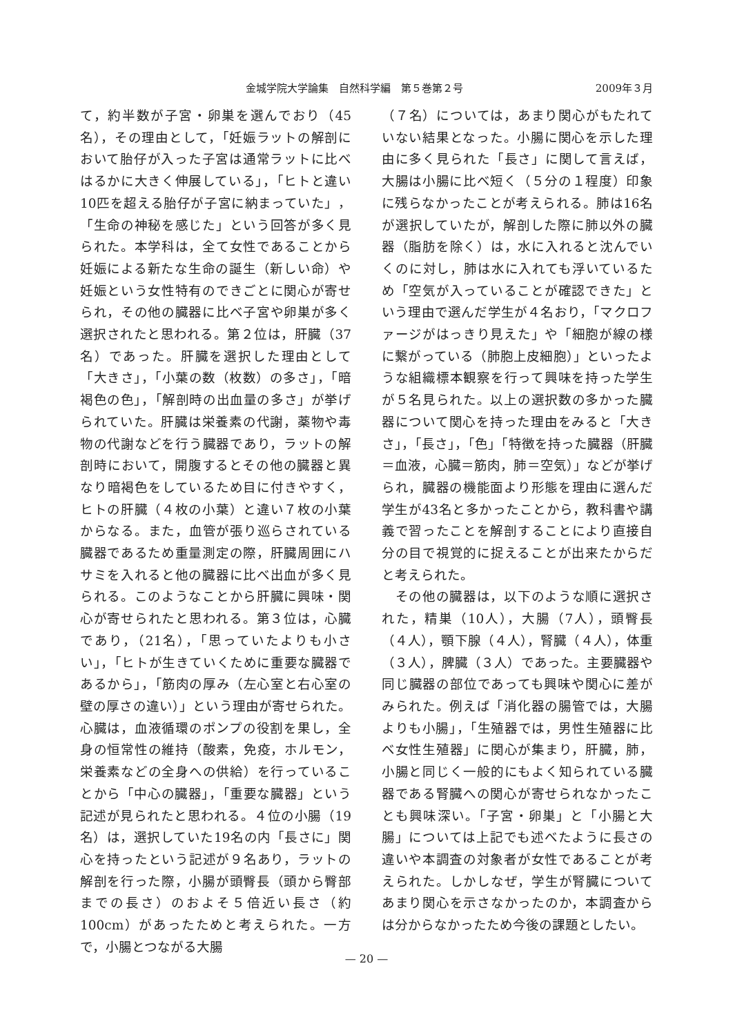金城学院大学論集　自然科学編　第５巻第２号 2009年３月
て，約半数が子宮・卵巣を選んでおり（45名），その理由として，「妊娠ラットの解剖において胎仔が入った子宮は通常ラットに比べはるかに大きく伸展している」，「ヒトと違い10匹を超える胎仔が子宮に納まっていた」，「生命の神秘を感じた」という回答が多く見られた。本学科は，全て女性であることから妊娠による新たな生命の誕生（新しい命）や妊娠という女性特有のできごとに関心が寄せられ，その他の臓器に比べ子宮や卵巣が多く選択されたと思われる。第２位は，肝臓（37名）であった。肝臓を選択した理由として「大きさ」，「小葉の数（枚数）の多さ」，「暗褐色の色」，「解剖時の出血量の多さ」が挙げられていた。肝臓は栄養素の代謝，薬物や毒物の代謝などを行う臓器であり，ラットの解剖時において，開腹するとその他の臓器と異なり暗褐色をしているため目に付きやすく，ヒトの肝臓（４枚の小葉）と違い７枚の小葉からなる。また，血管が張り巡らされている臓器であるため重量測定の際，肝臓周囲にハサミを入れると他の臓器に比べ出血が多く見られる。このようなことから肝臓に興味・関心が寄せられたと思われる。第３位は，心臓であり，（21名），「思っていたよりも小さい」，「ヒトが生きていくために重要な臓器であるから」，「筋肉の厚み（左心室と右心室の壁の厚さの違い）」という理由が寄せられた。心臓は，血液循環のポンプの役割を果し，全身の恒常性の維持（酸素，免疫，ホルモン，栄養素などの全身への供給）を行っていることから「中心の臓器」，「重要な臓器」という記述が見られたと思われる。４位の小腸（19名）は，選択していた19名の内「長さに」関心を持ったという記述が９名あり，ラットの解剖を行った際，小腸が頭臀長（頭から臀部までの長さ）のおよそ５倍近い長さ（約100cm）があったためと考えられた。一方で，小腸とつながる大腸
（７名）については，あまり関心がもたれていない結果となった。小腸に関心を示した理由に多く見られた「長さ」に関して言えば，大腸は小腸に比べ短く（５分の１程度）印象に残らなかったことが考えられる。肺は16名が選択していたが，解剖した際に肺以外の臓器（脂肪を除く）は，水に入れると沈んでいくのに対し，肺は水に入れても浮いているため「空気が入っていることが確認できた」という理由で選んだ学生が４名おり，「マクロファージがはっきり見えた」や「細胞が線の様に繋がっている（肺胞上皮細胞）」といったような組織標本観察を行って興味を持った学生が５名見られた。以上の選択数の多かった臓器について関心を持った理由をみると「大きさ」，「長さ」，「色」「特徴を持った臓器（肝臓＝血液，心臓＝筋肉，肺＝空気）」などが挙げられ，臓器の機能面より形態を理由に選んだ学生が43名と多かったことから，教科書や講義で習ったことを解剖することにより直接自分の目で視覚的に捉えることが出来たからだと考えられた。
　その他の臓器は，以下のような順に選択された，精巣（10人），大腸（7人），頭臀長（４人），顎下腺（４人），腎臓（４人），体重（３人），脾臓（３人）であった。主要臓器や同じ臓器の部位であっても興味や関心に差がみられた。例えば「消化器の腸管では，大腸よりも小腸」，「生殖器では，男性生殖器に比べ女性生殖器」に関心が集まり，肝臓，肺，小腸と同じく一般的にもよく知られている臓器である腎臓への関心が寄せられなかったことも興味深い。「子宮・卵巣」と「小腸と大腸」については上記でも述べたように長さの違いや本調査の対象者が女性であることが考えられた。しかしなぜ，学生が腎臓についてあまり関心を示さなかったのか，本調査からは分からなかったため今後の課題としたい。
— 20 —